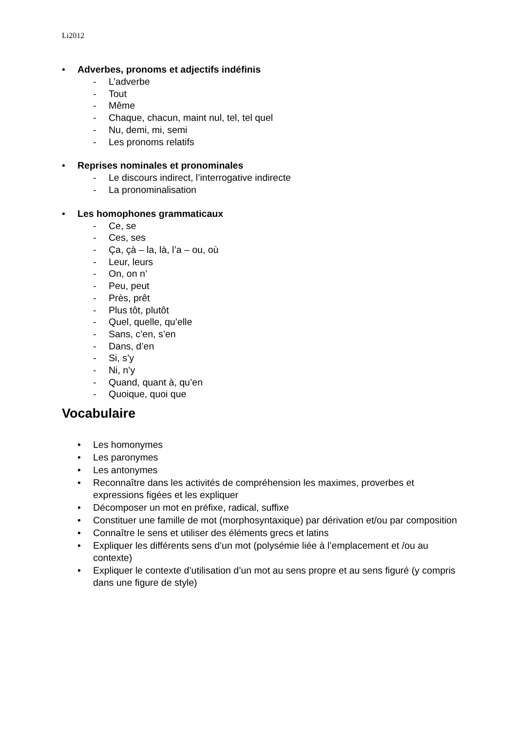Li2012
• Adverbes, pronoms et adjectifs indéfinis
- L’adverbe
- Tout
- Même
- Chaque, chacun, maint nul, tel, tel quel
- Nu, demi, mi, semi
- Les pronoms relatifs
• Reprises nominales et pronominales
- Le discours indirect, l’interrogative indirecte
- La pronominalisation
• Les homophones grammaticaux
- Ce, se
- Ces, ses
- Ça, çà – la, là, l’a – ou, où
- Leur, leurs
- On, on n’
- Peu, peut
- Près, prêt
- Plus tôt, plutôt
- Quel, quelle, qu’elle
- Sans, c’en, s’en
- Dans, d’en
- Si, s’y
- Ni, n’y
- Quand, quant à, qu’en
- Quoique, quoi que
Vocabulaire
• Les homonymes
• Les paronymes
• Les antonymes
• Reconnaître dans les activités de compréhension les maximes, proverbes et expressions figées et les expliquer
• Décomposer un mot en préfixe, radical, suffixe
• Constituer une famille de mot (morphosyntaxique) par dérivation et/ou par composition
• Connaître le sens et utiliser des éléments grecs et latins
• Expliquer les différents sens d’un mot (polysémie liée à l’emplacement et /ou au contexte)
• Expliquer le contexte d’utilisation d’un mot au sens propre et au sens figuré (y compris dans une figure de style)